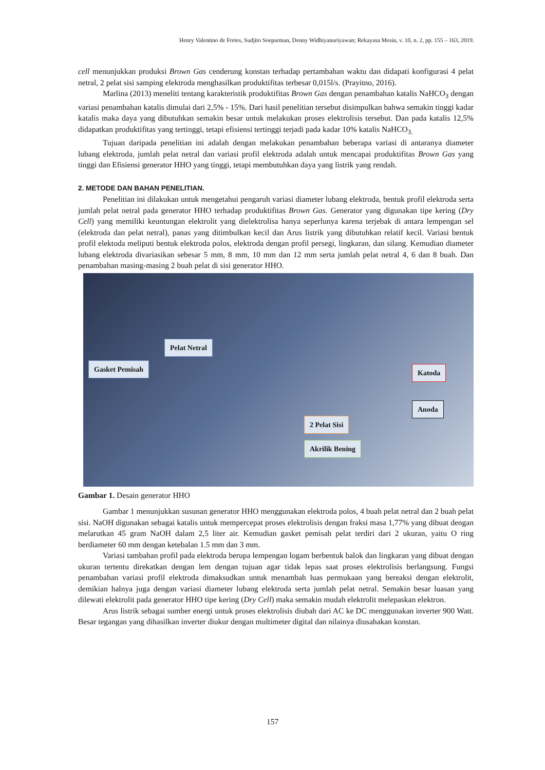Henry Valentino de Fretes, Sudjito Soeparman, Denny Widhiyanuriyawan; Rekayasa Mesin, v. 10, n. 2, pp. 155 – 163, 2019.
cell menunjukkan produksi Brown Gas cenderung konstan terhadap pertambahan waktu dan didapati konfigurasi 4 pelat netral, 2 pelat sisi samping elektroda menghasilkan produktifitas terbesar 0,015l/s. (Prayitno, 2016).
Marlina (2013) meneliti tentang karakteristik produktifitas Brown Gas dengan penambahan katalis NaHCO<sub>3</sub> dengan variasi penambahan katalis dimulai dari 2,5% - 15%. Dari hasil penelitian tersebut disimpulkan bahwa semakin tinggi kadar katalis maka daya yang dibutuhkan semakin besar untuk melakukan proses elektrolisis tersebut. Dan pada katalis 12,5% didapatkan produktifitas yang tertinggi, tetapi efisiensi tertinggi terjadi pada kadar 10% katalis NaHCO<sub>3.</sub>
Tujuan daripada penelitian ini adalah dengan melakukan penambahan beberapa variasi di antaranya diameter lubang elektroda, jumlah pelat netral dan variasi profil elektroda adalah untuk mencapai produktifitas Brown Gas yang tinggi dan Efisiensi generator HHO yang tinggi, tetapi membutuhkan daya yang listrik yang rendah.
2. METODE DAN BAHAN PENELITIAN.
Penelitian ini dilakukan untuk mengetahui pengaruh variasi diameter lubang elektroda, bentuk profil elektroda serta jumlah pelat netral pada generator HHO terhadap produktifitas Brown Gas. Generator yang digunakan tipe kering (Dry Cell) yang memiliki keuntungan elektrolit yang dielektrolisa hanya seperlunya karena terjebak di antara lempengan sel (elektroda dan pelat netral), panas yang ditimbulkan kecil dan Arus listrik yang dibutuhkan relatif kecil. Variasi bentuk profil elektoda meliputi bentuk elektroda polos, elektroda dengan profil persegi, lingkaran, dan silang. Kemudian diameter lubang elektroda divariasikan sebesar 5 mm, 8 mm, 10 mm dan 12 mm serta jumlah pelat netral 4, 6 dan 8 buah. Dan penambahan masing-masing 2 buah pelat di sisi generator HHO.
Pelat Netral
Gasket Pemisah Katoda
Anoda
2 Pelat Sisi
Akrilik Bening
Gambar 1. Desain generator HHO
Gambar 1 menunjukkan susunan generator HHO menggunakan elektroda polos, 4 buah pelat netral dan 2 buah pelat sisi. NaOH digunakan sebagai katalis untuk mempercepat proses elektrolisis dengan fraksi masa 1,77% yang dibuat dengan melarutkan 45 gram NaOH dalam 2,5 liter air. Kemudian gasket pemisah pelat terdiri dari 2 ukuran, yaitu O ring berdiameter 60 mm dengan ketebalan 1.5 mm dan 3 mm.
Variasi tambahan profil pada elektroda berupa lempengan logam berbentuk balok dan lingkaran yang dibuat dengan ukuran tertentu direkatkan dengan lem dengan tujuan agar tidak lepas saat proses elektrolisis berlangsung. Fungsi penambahan variasi profil elektroda dimaksudkan untuk menambah luas permukaan yang bereaksi dengan elektrolit, demikian halnya juga dengan variasi diameter lubang elektroda serta jumlah pelat netral. Semakin besar luasan yang dilewati elektrolit pada generator HHO tipe kering (Dry Cell) maka semakin mudah elektrolit melepaskan elektron.
Arus listrik sebagai sumber energi untuk proses elektrolisis diubah dari AC ke DC menggunakan inverter 900 Watt. Besar tegangan yang dihasilkan inverter diukur dengan multimeter digital dan nilainya diusahakan konstan.
157